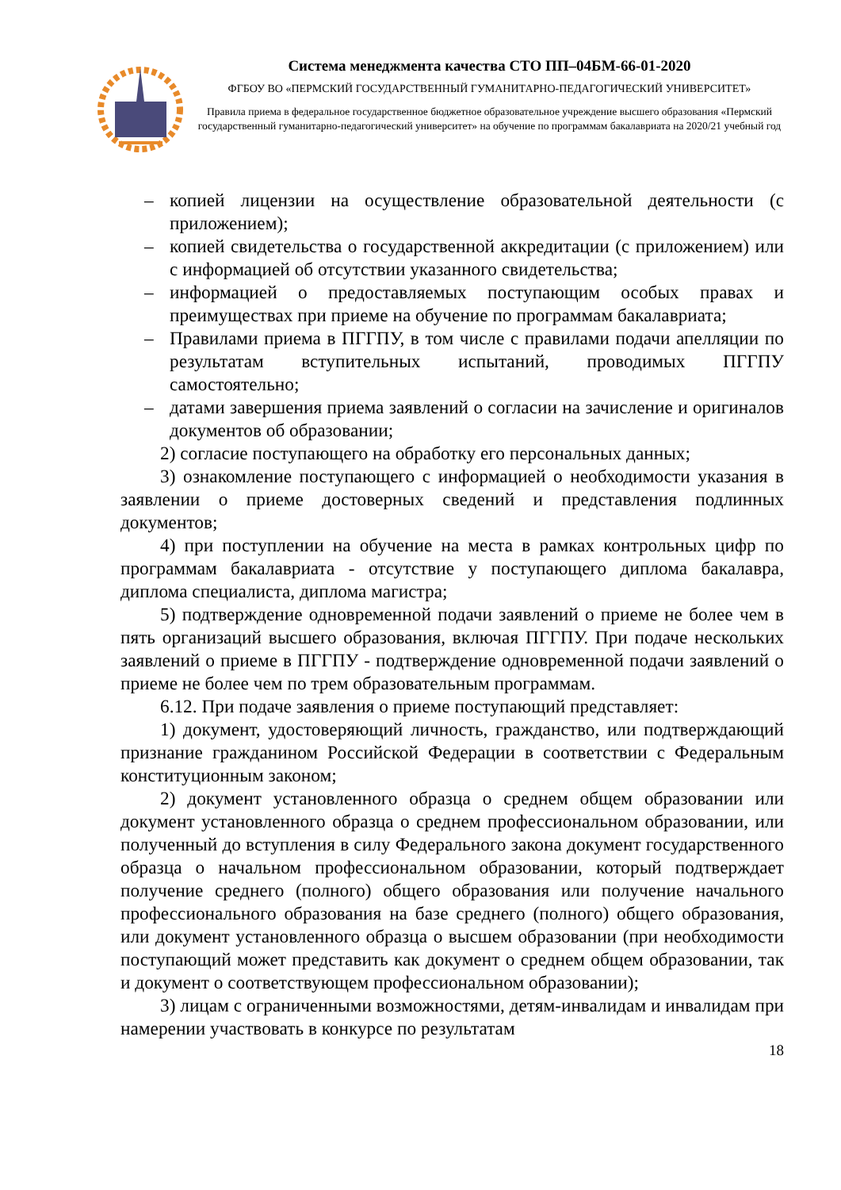Система менеджмента качества СТО ПП–04БМ-66-01-2020
ФГБОУ ВО «ПЕРМСКИЙ ГОСУДАРСТВЕННЫЙ ГУМАНИТАРНО-ПЕДАГОГИЧЕСКИЙ УНИВЕРСИТЕТ»
Правила приема в федеральное государственное бюджетное образовательное учреждение высшего образования «Пермский государственный гуманитарно-педагогический университет» на обучение по программам бакалавриата на 2020/21 учебный год
– копией лицензии на осуществление образовательной деятельности (с приложением);
– копией свидетельства о государственной аккредитации (с приложением) или с информацией об отсутствии указанного свидетельства;
– информацией о предоставляемых поступающим особых правах и преимуществах при приеме на обучение по программам бакалавриата;
– Правилами приема в ПГГПУ, в том числе с правилами подачи апелляции по результатам вступительных испытаний, проводимых ПГГПУ самостоятельно;
– датами завершения приема заявлений о согласии на зачисление и оригиналов документов об образовании;
2) согласие поступающего на обработку его персональных данных;
3) ознакомление поступающего с информацией о необходимости указания в заявлении о приеме достоверных сведений и представления подлинных документов;
4) при поступлении на обучение на места в рамках контрольных цифр по программам бакалавриата - отсутствие у поступающего диплома бакалавра, диплома специалиста, диплома магистра;
5) подтверждение одновременной подачи заявлений о приеме не более чем в пять организаций высшего образования, включая ПГГПУ. При подаче нескольких заявлений о приеме в ПГГПУ - подтверждение одновременной подачи заявлений о приеме не более чем по трем образовательным программам.
6.12. При подаче заявления о приеме поступающий представляет:
1) документ, удостоверяющий личность, гражданство, или подтверждающий признание гражданином Российской Федерации в соответствии с Федеральным конституционным законом;
2) документ установленного образца о среднем общем образовании или документ установленного образца о среднем профессиональном образовании, или полученный до вступления в силу Федерального закона документ государственного образца о начальном профессиональном образовании, который подтверждает получение среднего (полного) общего образования или получение начального профессионального образования на базе среднего (полного) общего образования, или документ установленного образца о высшем образовании (при необходимости поступающий может представить как документ о среднем общем образовании, так и документ о соответствующем профессиональном образовании);
3) лицам с ограниченными возможностями, детям-инвалидам и инвалидам при намерении участвовать в конкурсе по результатам
18